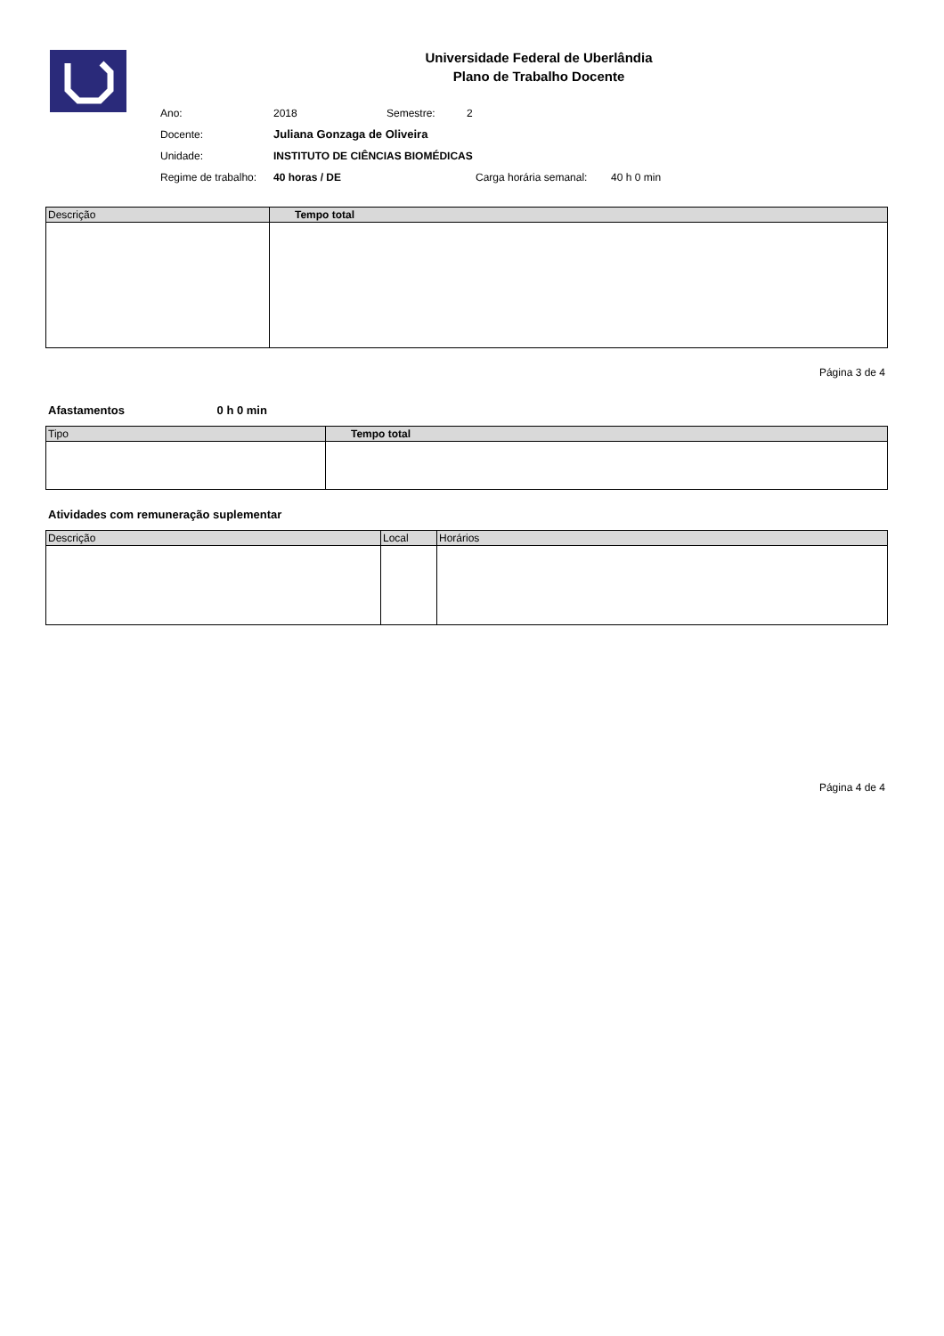Universidade Federal de Uberlândia
Plano de Trabalho Docente
| Ano: | 2018 | Semestre: | 2 |
| Docente: | Juliana Gonzaga de Oliveira | | |
| Unidade: | INSTITUTO DE CIÊNCIAS BIOMÉDICAS | | |
| Regime de trabalho: | 40 horas / DE | Carga horária semanal: 40 h 0 min | |
| Descrição | Tempo total |
| --- | --- |
Página 3 de 4
Afastamentos 0 h 0 min
| Tipo | Tempo total |
| --- | --- |
Atividades com remuneração suplementar
| Descrição | Local | Horários |
| --- | --- | --- |
Página 4 de 4